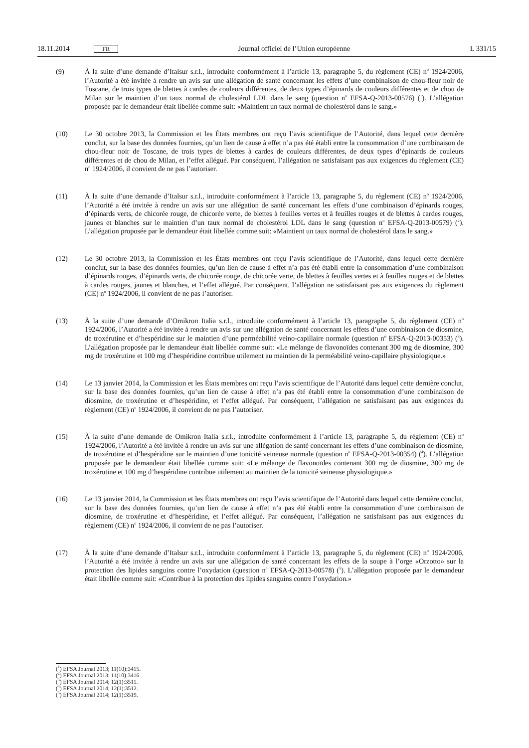18.11.2014 FR Journal officiel de l’Union européenne L 331/15
(9) À la suite d’une demande d’Italsur s.r.l., introduite conformément à l’article 13, paragraphe 5, du règlement (CE) n<sup>o</sup> 1924/2006, l’Autorité a été invitée à rendre un avis sur une allégation de santé concernant les effets d’une combinaison de chou-fleur noir de Toscane, de trois types de blettes à cardes de couleurs différentes, de deux types d’épinards de couleurs différentes et de chou de Milan sur le maintien d’un taux normal de cholestérol LDL dans le sang (question n<sup>o</sup> EFSA-Q-2013-00576) (<sup>1</sup>). L’allégation proposée par le demandeur était libellée comme suit: «Maintient un taux normal de cholestérol dans le sang.»
(10) Le 30 octobre 2013, la Commission et les États membres ont reçu l’avis scientifique de l’Autorité, dans lequel cette dernière conclut, sur la base des données fournies, qu’un lien de cause à effet n’a pas été établi entre la consommation d’une combinaison de chou-fleur noir de Toscane, de trois types de blettes à cardes de couleurs différentes, de deux types d’épinards de couleurs différentes et de chou de Milan, et l’effet allégué. Par conséquent, l’allégation ne satisfaisant pas aux exigences du règlement (CE) n<sup>o</sup> 1924/2006, il convient de ne pas l’autoriser.
(11) À la suite d’une demande d’Italsur s.r.l., introduite conformément à l’article 13, paragraphe 5, du règlement (CE) n<sup>o</sup> 1924/2006, l’Autorité a été invitée à rendre un avis sur une allégation de santé concernant les effets d’une combinaison d’épinards rouges, d’épinards verts, de chicorée rouge, de chicorée verte, de blettes à feuilles vertes et à feuilles rouges et de blettes à cardes rouges, jaunes et blanches sur le maintien d’un taux normal de cholestérol LDL dans le sang (question n<sup>o</sup> EFSA-Q-2013-00579) (<sup>2</sup>). L’allégation proposée par le demandeur était libellée comme suit: «Maintient un taux normal de cholestérol dans le sang.»
(12) Le 30 octobre 2013, la Commission et les États membres ont reçu l’avis scientifique de l’Autorité, dans lequel cette dernière conclut, sur la base des données fournies, qu’un lien de cause à effet n’a pas été établi entre la consommation d’une combinaison d’épinards rouges, d’épinards verts, de chicorée rouge, de chicorée verte, de blettes à feuilles vertes et à feuilles rouges et de blettes à cardes rouges, jaunes et blanches, et l’effet allégué. Par conséquent, l’allégation ne satisfaisant pas aux exigences du règlement (CE) n<sup>o</sup> 1924/2006, il convient de ne pas l’autoriser.
(13) À la suite d’une demande d’Omikron Italia s.r.l., introduite conformément à l’article 13, paragraphe 5, du règlement (CE) n<sup>o</sup> 1924/2006, l’Autorité a été invitée à rendre un avis sur une allégation de santé concernant les effets d’une combinaison de diosmine, de troxérutine et d’hespéridine sur le maintien d’une perméabilité veino-capillaire normale (question n<sup>o</sup> EFSA-Q-2013-00353) (<sup>3</sup>). L’allégation proposée par le demandeur était libellée comme suit: «Le mélange de flavonoïdes contenant 300 mg de diosmine, 300 mg de troxérutine et 100 mg d’hespéridine contribue utilement au maintien de la perméabilité veino-capillaire physiologique.»
(14) Le 13 janvier 2014, la Commission et les États membres ont reçu l’avis scientifique de l’Autorité dans lequel cette dernière conclut, sur la base des données fournies, qu’un lien de cause à effet n’a pas été établi entre la consommation d’une combinaison de diosmine, de troxérutine et d’hespéridine, et l’effet allégué. Par conséquent, l’allégation ne satisfaisant pas aux exigences du règlement (CE) n<sup>o</sup> 1924/2006, il convient de ne pas l’autoriser.
(15) À la suite d’une demande de Omikron Italia s.r.l., introduite conformément à l’article 13, paragraphe 5, du règlement (CE) n<sup>o</sup> 1924/2006, l’Autorité a été invitée à rendre un avis sur une allégation de santé concernant les effets d’une combinaison de diosmine, de troxérutine et d’hespéridine sur le maintien d’une tonicité veineuse normale (question n<sup>o</sup> EFSA-Q-2013-00354) (<sup>4</sup>). L’allégation proposée par le demandeur était libellée comme suit: «Le mélange de flavonoïdes contenant 300 mg de diosmine, 300 mg de troxérutine et 100 mg d’hespéridine contribue utilement au maintien de la tonicité veineuse physiologique.»
(16) Le 13 janvier 2014, la Commission et les États membres ont reçu l’avis scientifique de l’Autorité dans lequel cette dernière conclut, sur la base des données fournies, qu’un lien de cause à effet n’a pas été établi entre la consommation d’une combinaison de diosmine, de troxérutine et d’hespéridine, et l’effet allégué. Par conséquent, l’allégation ne satisfaisant pas aux exigences du règlement (CE) n<sup>o</sup> 1924/2006, il convient de ne pas l’autoriser.
(17) À la suite d’une demande d’Italsur s.r.l., introduite conformément à l’article 13, paragraphe 5, du règlement (CE) n<sup>o</sup> 1924/2006, l’Autorité a été invitée à rendre un avis sur une allégation de santé concernant les effets de la soupe à l’orge «Orzotto» sur la protection des lipides sanguins contre l’oxydation (question n<sup>o</sup> EFSA-Q-2013-00578) (<sup>5</sup>). L’allégation proposée par le demandeur était libellée comme suit: «Contribue à la protection des lipides sanguins contre l’oxydation.»
(<sup>1</sup>) EFSA Journal 2013; 11(10):3415.
(<sup>2</sup>) EFSA Journal 2013; 11(10):3416.
(<sup>3</sup>) EFSA Journal 2014; 12(1):3511.
(<sup>4</sup>) EFSA Journal 2014; 12(1):3512.
(<sup>5</sup>) EFSA Journal 2014; 12(1):3519.